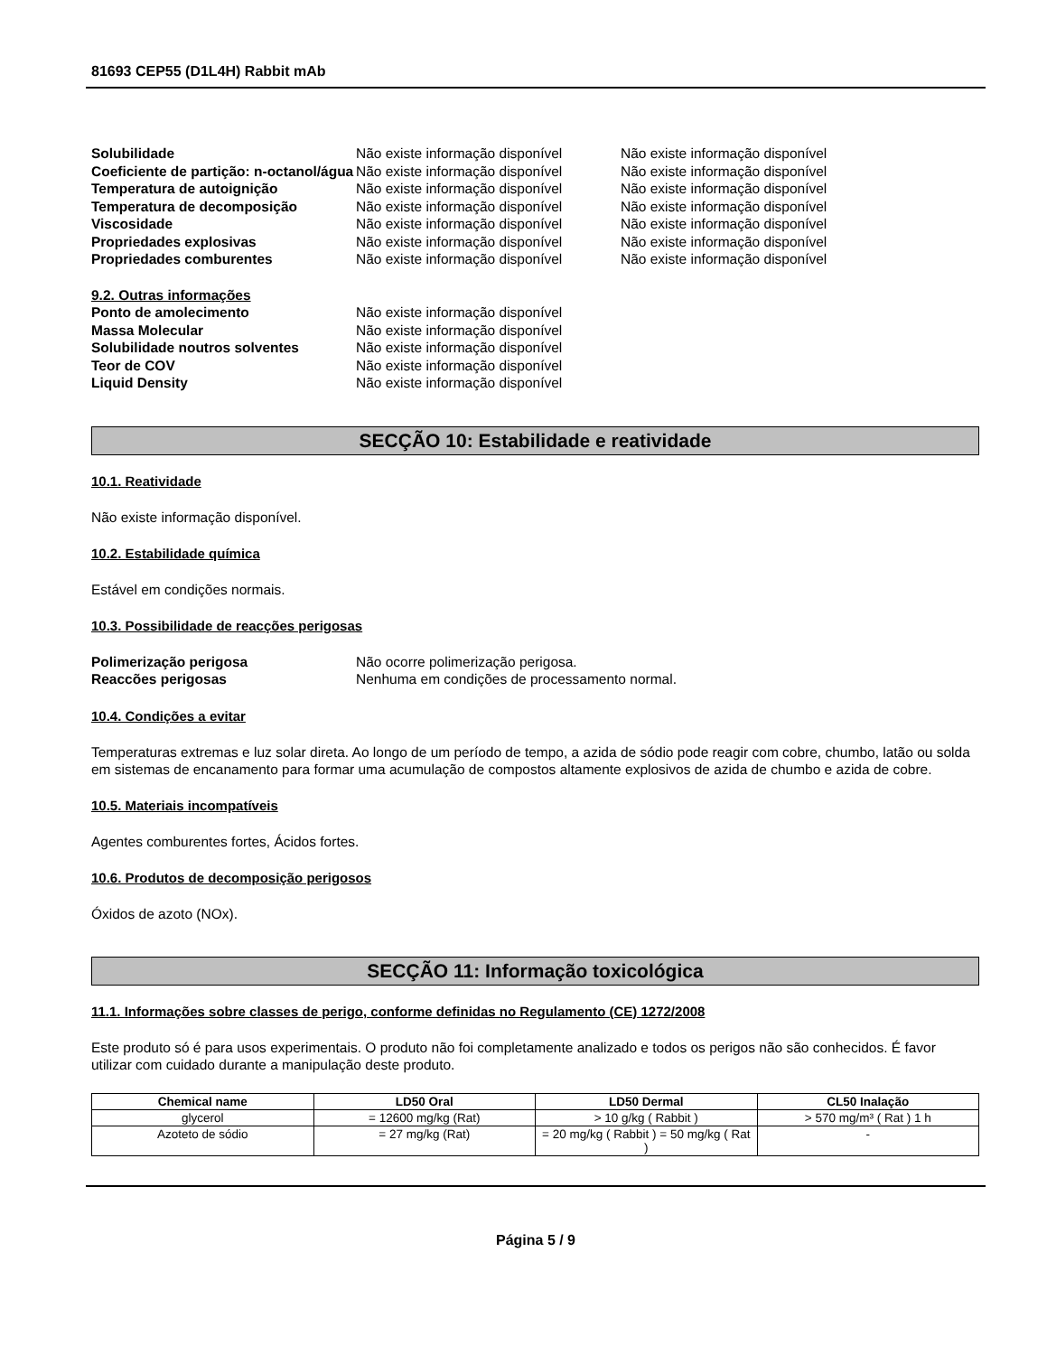81693 CEP55 (D1L4H) Rabbit mAb
Solubilidade Não existe informação disponível Não existe informação disponível Coeficiente de partição: n-octanol/água Não existe informação disponível Não existe informação disponível Temperatura de autoignição Não existe informação disponível Não existe informação disponível Temperatura de decomposição Não existe informação disponível Não existe informação disponível Viscosidade Não existe informação disponível Não existe informação disponível Propriedades explosivas Não existe informação disponível Não existe informação disponível Propriedades comburentes Não existe informação disponível Não existe informação disponível
9.2. Outras informações Ponto de amolecimento Não existe informação disponível Massa Molecular Não existe informação disponível Solubilidade noutros solventes Não existe informação disponível Teor de COV Não existe informação disponível Liquid Density Não existe informação disponível
SECÇÃO 10: Estabilidade e reatividade
10.1. Reatividade
Não existe informação disponível.
10.2. Estabilidade química
Estável em condições normais.
10.3. Possibilidade de reacções perigosas
Polimerização perigosa Não ocorre polimerização perigosa. Reaccões perigosas Nenhuma em condições de processamento normal.
10.4. Condições a evitar
Temperaturas extremas e luz solar direta. Ao longo de um período de tempo, a azida de sódio pode reagir com cobre, chumbo, latão ou solda em sistemas de encanamento para formar uma acumulação de compostos altamente explosivos de azida de chumbo e azida de cobre.
10.5. Materiais incompatíveis
Agentes comburentes fortes, Ácidos fortes.
10.6. Produtos de decomposição perigosos
Óxidos de azoto (NOx).
SECÇÃO 11: Informação toxicológica
11.1. Informações sobre classes de perigo, conforme definidas no Regulamento (CE) 1272/2008
Este produto só é para usos experimentais. O produto não foi completamente analizado e todos os perigos não são conhecidos. É favor utilizar com cuidado durante a manipulação deste produto.
| Chemical name | LD50 Oral | LD50 Dermal | CL50 Inalação |
| --- | --- | --- | --- |
| glycerol | = 12600 mg/kg (Rat) | > 10 g/kg ( Rabbit ) | > 570 mg/m³ ( Rat ) 1 h |
| Azoteto de sódio | = 27 mg/kg (Rat) | = 20 mg/kg ( Rabbit ) = 50 mg/kg ( Rat ) | - |
Página 5 / 9